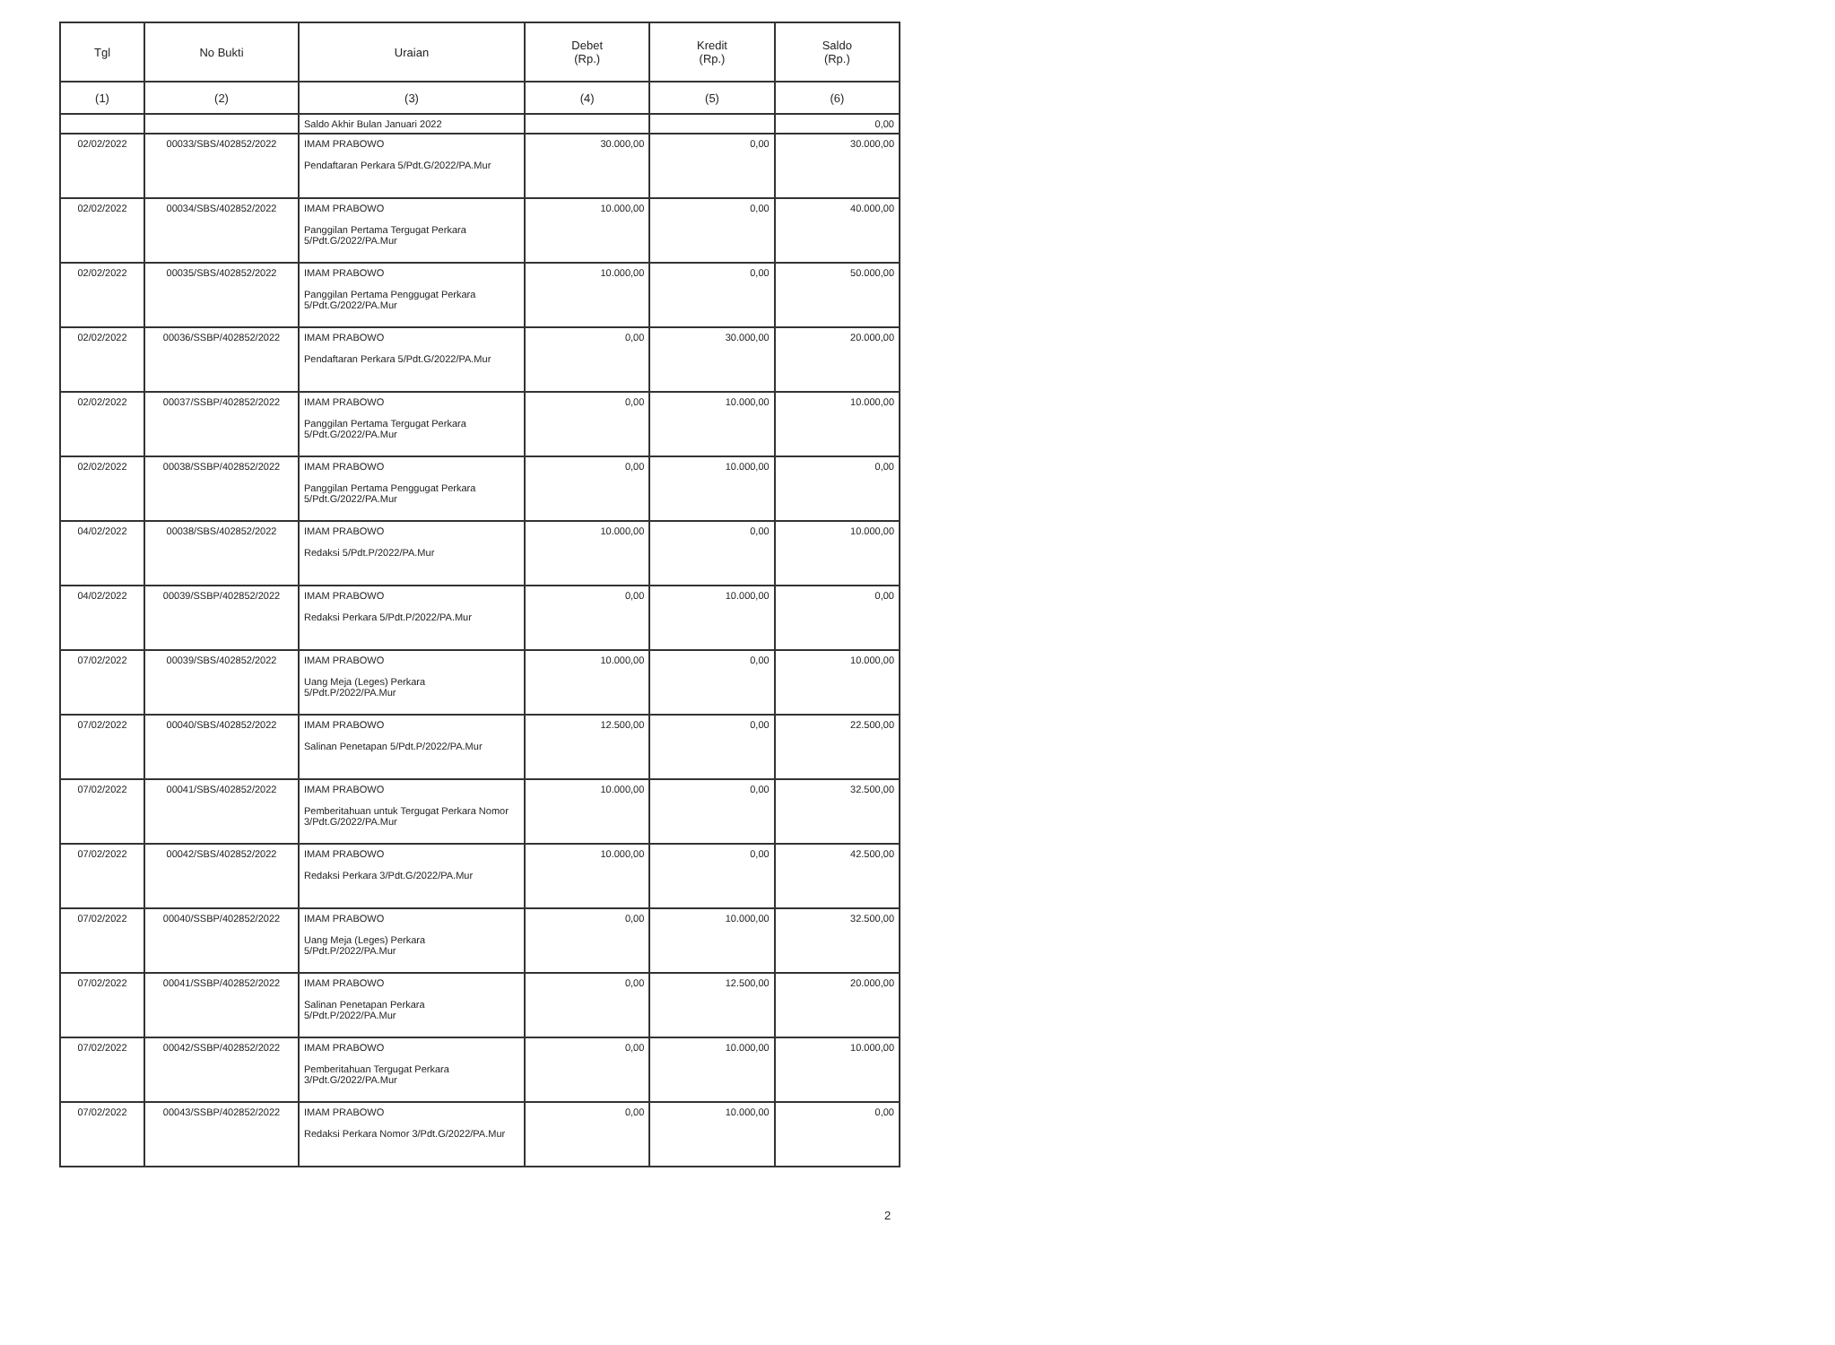| Tgl | No Bukti | Uraian | Debet (Rp.) | Kredit (Rp.) | Saldo (Rp.) |
| --- | --- | --- | --- | --- | --- |
| (1) | (2) | (3) | (4) | (5) | (6) |
| | | Saldo Akhir Bulan Januari 2022 | | | 0,00 |
| 02/02/2022 | 00033/SBS/402852/2022 | IMAM PRABOWO Pendaftaran Perkara 5/Pdt.G/2022/PA.Mur | 30.000,00 | 0,00 | 30.000,00 |
| 02/02/2022 | 00034/SBS/402852/2022 | IMAM PRABOWO Panggilan Pertama Tergugat Perkara 5/Pdt.G/2022/PA.Mur | 10.000,00 | 0,00 | 40.000,00 |
| 02/02/2022 | 00035/SBS/402852/2022 | IMAM PRABOWO Panggilan Pertama Penggugat Perkara 5/Pdt.G/2022/PA.Mur | 10.000,00 | 0,00 | 50.000,00 |
| 02/02/2022 | 00036/SSBP/402852/2022 | IMAM PRABOWO Pendaftaran Perkara 5/Pdt.G/2022/PA.Mur | 0,00 | 30.000,00 | 20.000,00 |
| 02/02/2022 | 00037/SSBP/402852/2022 | IMAM PRABOWO Panggilan Pertama Tergugat Perkara 5/Pdt.G/2022/PA.Mur | 0,00 | 10.000,00 | 10.000,00 |
| 02/02/2022 | 00038/SSBP/402852/2022 | IMAM PRABOWO Panggilan Pertama Penggugat Perkara 5/Pdt.G/2022/PA.Mur | 0,00 | 10.000,00 | 0,00 |
| 04/02/2022 | 00038/SBS/402852/2022 | IMAM PRABOWO Redaksi 5/Pdt.P/2022/PA.Mur | 10.000,00 | 0,00 | 10.000,00 |
| 04/02/2022 | 00039/SSBP/402852/2022 | IMAM PRABOWO Redaksi Perkara 5/Pdt.P/2022/PA.Mur | 0,00 | 10.000,00 | 0,00 |
| 07/02/2022 | 00039/SBS/402852/2022 | IMAM PRABOWO Uang Meja (Leges) Perkara 5/Pdt.P/2022/PA.Mur | 10.000,00 | 0,00 | 10.000,00 |
| 07/02/2022 | 00040/SBS/402852/2022 | IMAM PRABOWO Salinan Penetapan 5/Pdt.P/2022/PA.Mur | 12.500,00 | 0,00 | 22.500,00 |
| 07/02/2022 | 00041/SBS/402852/2022 | IMAM PRABOWO Pemberitahuan untuk Tergugat Perkara Nomor 3/Pdt.G/2022/PA.Mur | 10.000,00 | 0,00 | 32.500,00 |
| 07/02/2022 | 00042/SBS/402852/2022 | IMAM PRABOWO Redaksi Perkara 3/Pdt.G/2022/PA.Mur | 10.000,00 | 0,00 | 42.500,00 |
| 07/02/2022 | 00040/SSBP/402852/2022 | IMAM PRABOWO Uang Meja (Leges) Perkara 5/Pdt.P/2022/PA.Mur | 0,00 | 10.000,00 | 32.500,00 |
| 07/02/2022 | 00041/SSBP/402852/2022 | IMAM PRABOWO Salinan Penetapan Perkara 5/Pdt.P/2022/PA.Mur | 0,00 | 12.500,00 | 20.000,00 |
| 07/02/2022 | 00042/SSBP/402852/2022 | IMAM PRABOWO Pemberitahuan Tergugat Perkara 3/Pdt.G/2022/PA.Mur | 0,00 | 10.000,00 | 10.000,00 |
| 07/02/2022 | 00043/SSBP/402852/2022 | IMAM PRABOWO Redaksi Perkara Nomor 3/Pdt.G/2022/PA.Mur | 0,00 | 10.000,00 | 0,00 |
2